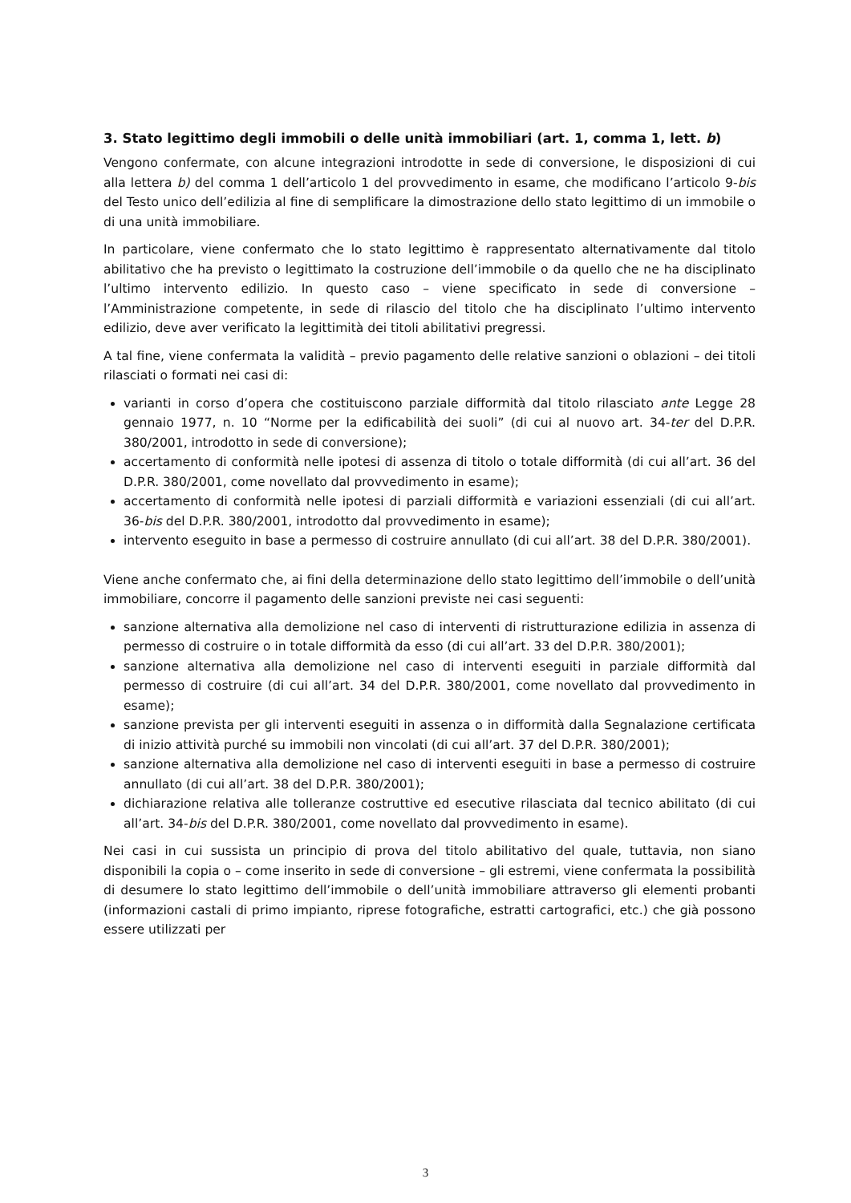3. Stato legittimo degli immobili o delle unità immobiliari (art. 1, comma 1, lett. b)
Vengono confermate, con alcune integrazioni introdotte in sede di conversione, le disposizioni di cui alla lettera b) del comma 1 dell’articolo 1 del provvedimento in esame, che modificano l’articolo 9-bis del Testo unico dell’edilizia al fine di semplificare la dimostrazione dello stato legittimo di un immobile o di una unità immobiliare.
In particolare, viene confermato che lo stato legittimo è rappresentato alternativamente dal titolo abilitativo che ha previsto o legittimato la costruzione dell’immobile o da quello che ne ha disciplinato l’ultimo intervento edilizio. In questo caso – viene specificato in sede di conversione – l’Amministrazione competente, in sede di rilascio del titolo che ha disciplinato l’ultimo intervento edilizio, deve aver verificato la legittimità dei titoli abilitativi pregressi.
A tal fine, viene confermata la validità – previo pagamento delle relative sanzioni o oblazioni – dei titoli rilasciati o formati nei casi di:
varianti in corso d’opera che costituiscono parziale difformità dal titolo rilasciato ante Legge 28 gennaio 1977, n. 10 “Norme per la edificabilità dei suoli” (di cui al nuovo art. 34-ter del D.P.R. 380/2001, introdotto in sede di conversione);
accertamento di conformità nelle ipotesi di assenza di titolo o totale difformità (di cui all’art. 36 del D.P.R. 380/2001, come novellato dal provvedimento in esame);
accertamento di conformità nelle ipotesi di parziali difformità e variazioni essenziali (di cui all’art. 36-bis del D.P.R. 380/2001, introdotto dal provvedimento in esame);
intervento eseguito in base a permesso di costruire annullato (di cui all’art. 38 del D.P.R. 380/2001).
Viene anche confermato che, ai fini della determinazione dello stato legittimo dell’immobile o dell’unità immobiliare, concorre il pagamento delle sanzioni previste nei casi seguenti:
sanzione alternativa alla demolizione nel caso di interventi di ristrutturazione edilizia in assenza di permesso di costruire o in totale difformità da esso (di cui all’art. 33 del D.P.R. 380/2001);
sanzione alternativa alla demolizione nel caso di interventi eseguiti in parziale difformità dal permesso di costruire (di cui all’art. 34 del D.P.R. 380/2001, come novellato dal provvedimento in esame);
sanzione prevista per gli interventi eseguiti in assenza o in difformità dalla Segnalazione certificata di inizio attività purché su immobili non vincolati (di cui all’art. 37 del D.P.R. 380/2001);
sanzione alternativa alla demolizione nel caso di interventi eseguiti in base a permesso di costruire annullato (di cui all’art. 38 del D.P.R. 380/2001);
dichiarazione relativa alle tolleranze costruttive ed esecutive rilasciata dal tecnico abilitato (di cui all’art. 34-bis del D.P.R. 380/2001, come novellato dal provvedimento in esame).
Nei casi in cui sussista un principio di prova del titolo abilitativo del quale, tuttavia, non siano disponibili la copia o – come inserito in sede di conversione – gli estremi, viene confermata la possibilità di desumere lo stato legittimo dell’immobile o dell’unità immobiliare attraverso gli elementi probanti (informazioni castali di primo impianto, riprese fotografiche, estratti cartografici, etc.) che già possono essere utilizzati per
3